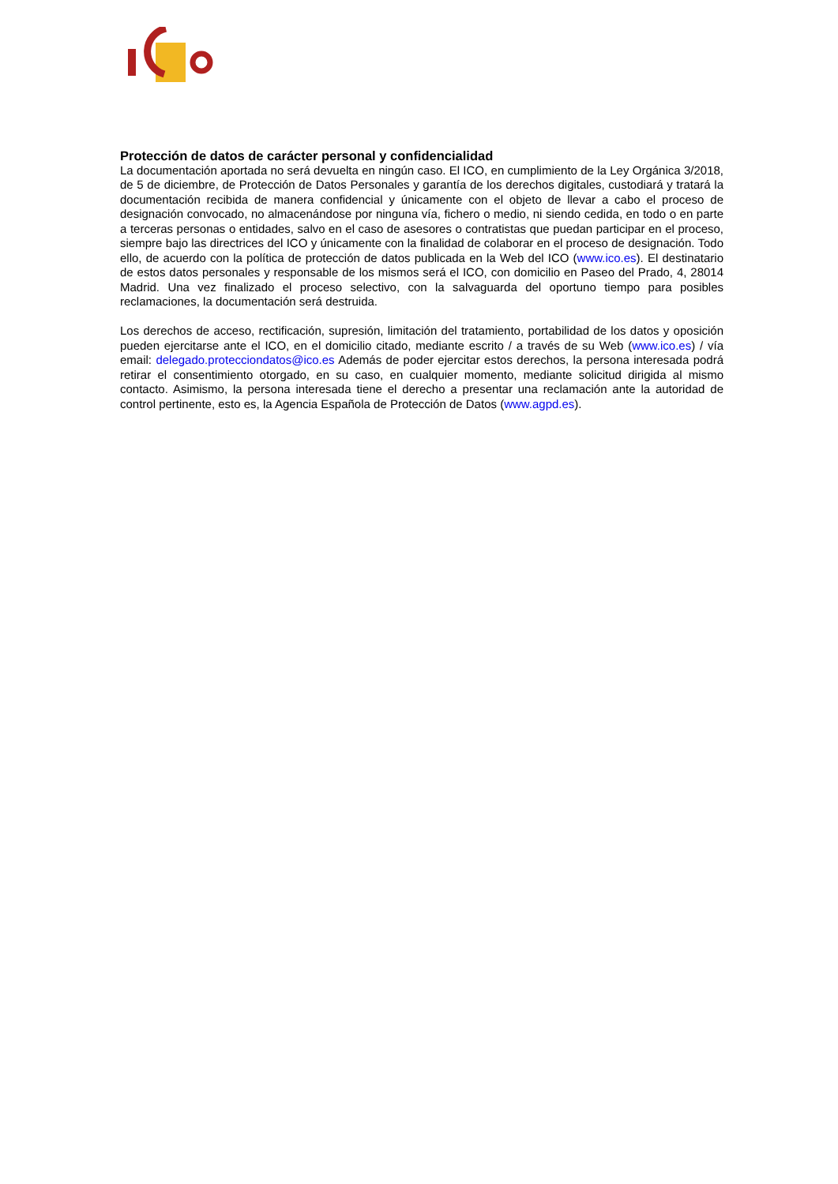Protección de datos de carácter personal y confidencialidad
La documentación aportada no será devuelta en ningún caso. El ICO, en cumplimiento de la Ley Orgánica 3/2018, de 5 de diciembre, de Protección de Datos Personales y garantía de los derechos digitales, custodiará y tratará la documentación recibida de manera confidencial y únicamente con el objeto de llevar a cabo el proceso de designación convocado, no almacenándose por ninguna vía, fichero o medio, ni siendo cedida, en todo o en parte a terceras personas o entidades, salvo en el caso de asesores o contratistas que puedan participar en el proceso, siempre bajo las directrices del ICO y únicamente con la finalidad de colaborar en el proceso de designación. Todo ello, de acuerdo con la política de protección de datos publicada en la Web del ICO (www.ico.es). El destinatario de estos datos personales y responsable de los mismos será el ICO, con domicilio en Paseo del Prado, 4, 28014 Madrid. Una vez finalizado el proceso selectivo, con la salvaguarda del oportuno tiempo para posibles reclamaciones, la documentación será destruida.
Los derechos de acceso, rectificación, supresión, limitación del tratamiento, portabilidad de los datos y oposición pueden ejercitarse ante el ICO, en el domicilio citado, mediante escrito / a través de su Web (www.ico.es) / vía email: delegado.protecciondatos@ico.es Además de poder ejercitar estos derechos, la persona interesada podrá retirar el consentimiento otorgado, en su caso, en cualquier momento, mediante solicitud dirigida al mismo contacto. Asimismo, la persona interesada tiene el derecho a presentar una reclamación ante la autoridad de control pertinente, esto es, la Agencia Española de Protección de Datos (www.agpd.es).